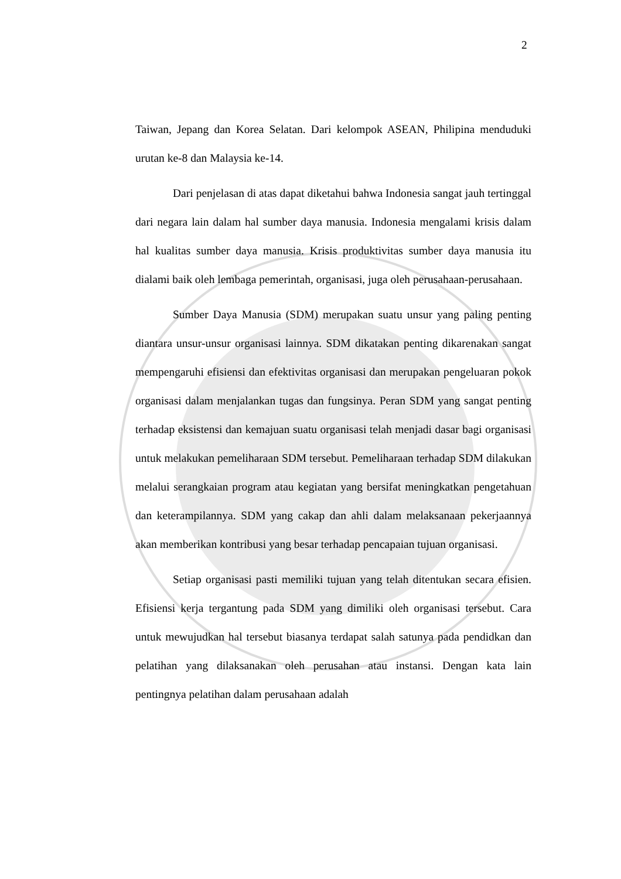2
Taiwan, Jepang dan Korea Selatan. Dari kelompok ASEAN, Philipina menduduki urutan ke-8 dan Malaysia ke-14.
Dari penjelasan di atas dapat diketahui bahwa Indonesia sangat jauh tertinggal dari negara lain dalam hal sumber daya manusia. Indonesia mengalami krisis dalam hal kualitas sumber daya manusia. Krisis produktivitas sumber daya manusia itu dialami baik oleh lembaga pemerintah, organisasi, juga oleh perusahaan-perusahaan.
Sumber Daya Manusia (SDM) merupakan suatu unsur yang paling penting diantara unsur-unsur organisasi lainnya. SDM dikatakan penting dikarenakan sangat mempengaruhi efisiensi dan efektivitas organisasi dan merupakan pengeluaran pokok organisasi dalam menjalankan tugas dan fungsinya. Peran SDM yang sangat penting terhadap eksistensi dan kemajuan suatu organisasi telah menjadi dasar bagi organisasi untuk melakukan pemeliharaan SDM tersebut. Pemeliharaan terhadap SDM dilakukan melalui serangkaian program atau kegiatan yang bersifat meningkatkan pengetahuan dan keterampilannya. SDM yang cakap dan ahli dalam melaksanaan pekerjaannya akan memberikan kontribusi yang besar terhadap pencapaian tujuan organisasi.
Setiap organisasi pasti memiliki tujuan yang telah ditentukan secara efisien. Efisiensi kerja tergantung pada SDM yang dimiliki oleh organisasi tersebut. Cara untuk mewujudkan hal tersebut biasanya terdapat salah satunya pada pendidkan dan pelatihan yang dilaksanakan oleh perusahan atau instansi. Dengan kata lain pentingnya pelatihan dalam perusahaan adalah